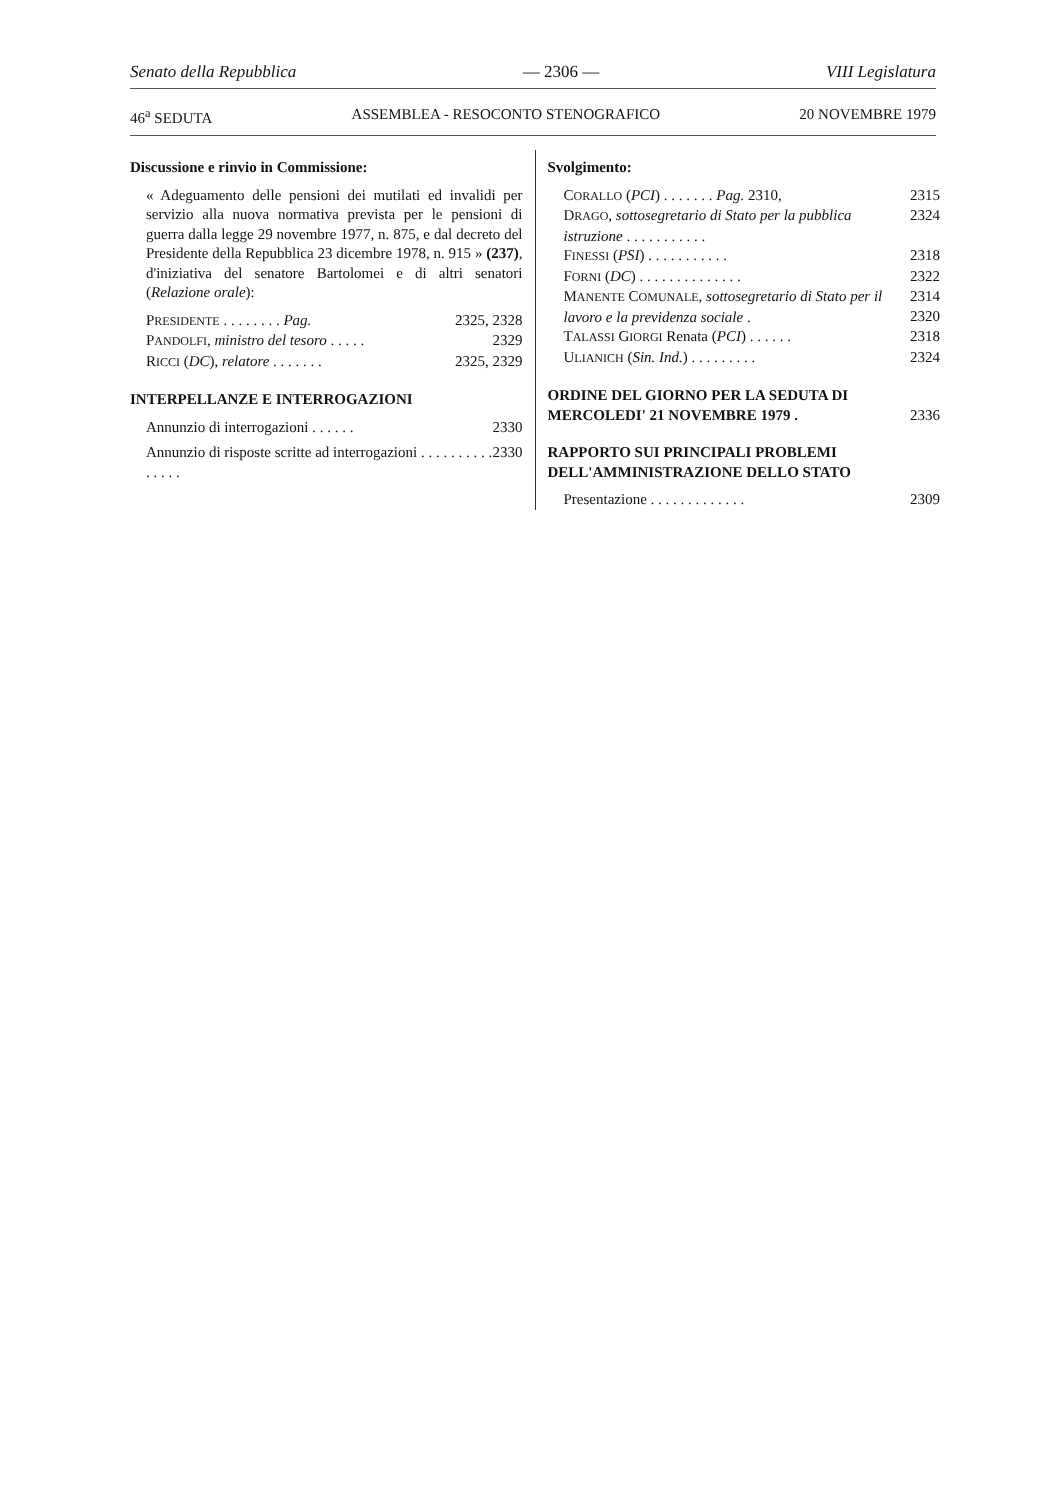Senato della Repubblica — 2306 — VIII Legislatura
46<sup>a</sup> SEDUTA ASSEMBLEA - RESOCONTO STENOGRAFICO 20 NOVEMBRE 1979
Discussione e rinvio in Commissione:
« Adeguamento delle pensioni dei mutilati ed invalidi per servizio alla nuova normativa prevista per le pensioni di guerra dalla legge 29 novembre 1977, n. 875, e dal decreto del Presidente della Repubblica 23 dicembre 1978, n. 915 » (237), d'iniziativa del senatore Bartolomei e di altri senatori (Relazione orale):
PRESIDENTE . . . . . . . . Pag. 2325, 2328
PANDOLFI, ministro del tesoro . . . . . 2329
RICCI (DC), relatore . . . . . . . 2325, 2329
INTERPELLANZE E INTERROGAZIONI
Annunzio di interrogazioni . . . . . . 2330
Annunzio di risposte scritte ad interrogazioni . . . . . . . . . . . . . . . 2330
Svolgimento:
CORALLO (PCI) . . . . . . . Pag. 2310, 2315
DRAGO, sottosegretario di Stato per la pubblica istruzione . . . . . . . . . . . 2324
FINESSI (PSI) . . . . . . . . . . . 2318
FORNI (DC) . . . . . . . . . . . . . . 2322
MANENTE COMUNALE, sottosegretario di Stato per il lavoro e la previdenza sociale . 2314
2320
TALASSI GIORGI Renata (PCI) . . . . . . 2318
ULIANICH (Sin. Ind.) . . . . . . . . . 2324
ORDINE DEL GIORNO PER LA SEDUTA DI MERCOLEDI' 21 NOVEMBRE 1979 . 2336
RAPPORTO SUI PRINCIPALI PROBLEMI DELL'AMMINISTRAZIONE DELLO STATO
Presentazione . . . . . . . . . . . . . 2309